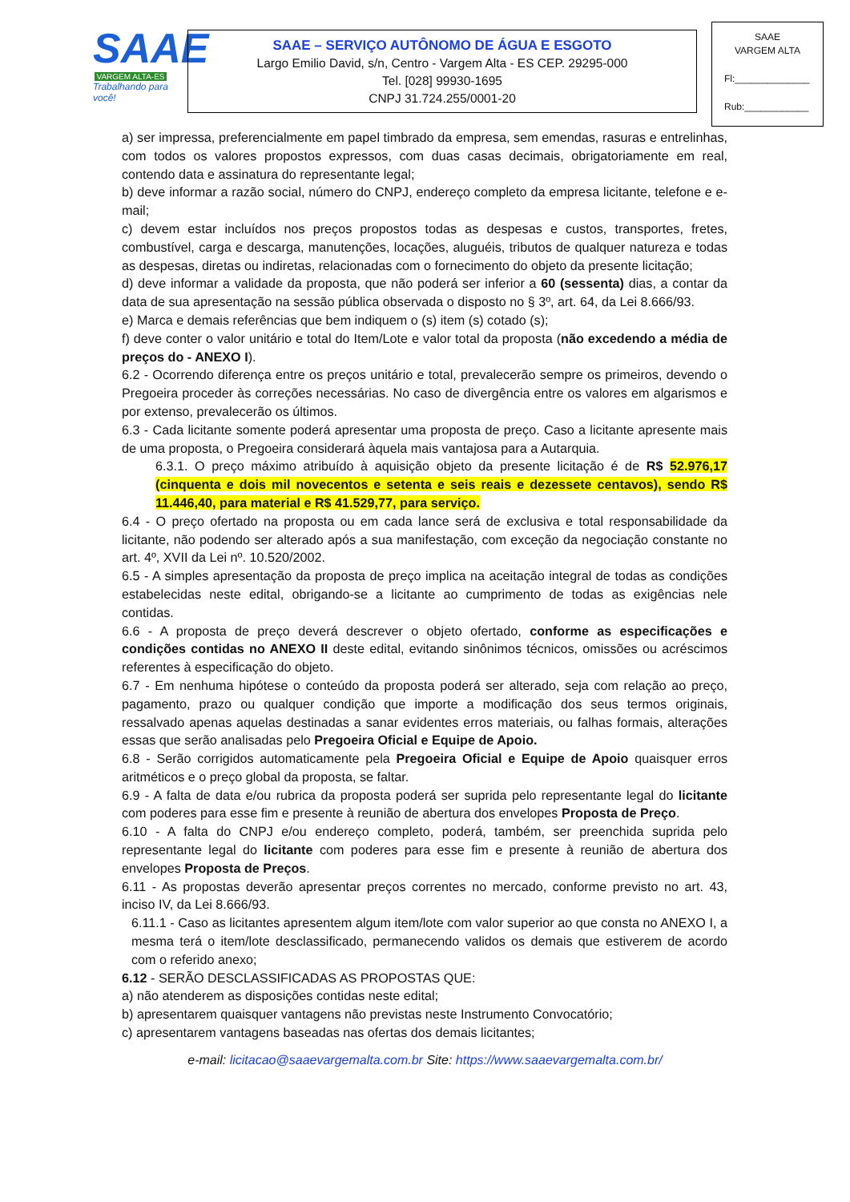SAAE
VARGEM ALTA-ES
Trabalhando para você!
SAAE – SERVIÇO AUTÔNOMO DE ÁGUA E ESGOTO
Largo Emilio David, s/n, Centro - Vargem Alta - ES CEP. 29295-000
Tel. [028] 99930-1695
CNPJ 31.724.255/0001-20
SAAE
VARGEM ALTA
Fl:______________
Rub:____________
a) ser impressa, preferencialmente em papel timbrado da empresa, sem emendas, rasuras e entrelinhas, com todos os valores propostos expressos, com duas casas decimais, obrigatoriamente em real, contendo data e assinatura do representante legal;
b) deve informar a razão social, número do CNPJ, endereço completo da empresa licitante, telefone e e-mail;
c) devem estar incluídos nos preços propostos todas as despesas e custos, transportes, fretes, combustível, carga e descarga, manutenções, locações, aluguéis, tributos de qualquer natureza e todas as despesas, diretas ou indiretas, relacionadas com o fornecimento do objeto da presente licitação;
d) deve informar a validade da proposta, que não poderá ser inferior a 60 (sessenta) dias, a contar da data de sua apresentação na sessão pública observada o disposto no § 3º, art. 64, da Lei 8.666/93.
e) Marca e demais referências que bem indiquem o (s) item (s) cotado (s);
f) deve conter o valor unitário e total do Item/Lote e valor total da proposta (não excedendo a média de preços do - ANEXO I).
6.2 - Ocorrendo diferença entre os preços unitário e total, prevalecerão sempre os primeiros, devendo o Pregoeira proceder às correções necessárias. No caso de divergência entre os valores em algarismos e por extenso, prevalecerão os últimos.
6.3 - Cada licitante somente poderá apresentar uma proposta de preço. Caso a licitante apresente mais de uma proposta, o Pregoeira considerará àquela mais vantajosa para a Autarquia.
6.3.1. O preço máximo atribuído à aquisição objeto da presente licitação é de R$ 52.976,17 (cinquenta e dois mil novecentos e setenta e seis reais e dezessete centavos), sendo R$ 11.446,40, para material e R$ 41.529,77, para serviço.
6.4 - O preço ofertado na proposta ou em cada lance será de exclusiva e total responsabilidade da licitante, não podendo ser alterado após a sua manifestação, com exceção da negociação constante no art. 4º, XVII da Lei nº. 10.520/2002.
6.5 - A simples apresentação da proposta de preço implica na aceitação integral de todas as condições estabelecidas neste edital, obrigando-se a licitante ao cumprimento de todas as exigências nele contidas.
6.6 - A proposta de preço deverá descrever o objeto ofertado, conforme as especificações e condições contidas no ANEXO II deste edital, evitando sinônimos técnicos, omissões ou acréscimos referentes à especificação do objeto.
6.7 - Em nenhuma hipótese o conteúdo da proposta poderá ser alterado, seja com relação ao preço, pagamento, prazo ou qualquer condição que importe a modificação dos seus termos originais, ressalvado apenas aquelas destinadas a sanar evidentes erros materiais, ou falhas formais, alterações essas que serão analisadas pelo Pregoeira Oficial e Equipe de Apoio.
6.8 - Serão corrigidos automaticamente pela Pregoeira Oficial e Equipe de Apoio quaisquer erros aritméticos e o preço global da proposta, se faltar.
6.9 - A falta de data e/ou rubrica da proposta poderá ser suprida pelo representante legal do licitante com poderes para esse fim e presente à reunião de abertura dos envelopes Proposta de Preço.
6.10 - A falta do CNPJ e/ou endereço completo, poderá, também, ser preenchida suprida pelo representante legal do licitante com poderes para esse fim e presente à reunião de abertura dos envelopes Proposta de Preços.
6.11 - As propostas deverão apresentar preços correntes no mercado, conforme previsto no art. 43, inciso IV, da Lei 8.666/93.
6.11.1 - Caso as licitantes apresentem algum item/lote com valor superior ao que consta no ANEXO I, a mesma terá o item/lote desclassificado, permanecendo validos os demais que estiverem de acordo com o referido anexo;
6.12 - SERÃO DESCLASSIFICADAS AS PROPOSTAS QUE:
a) não atenderem as disposições contidas neste edital;
b) apresentarem quaisquer vantagens não previstas neste Instrumento Convocatório;
c) apresentarem vantagens baseadas nas ofertas dos demais licitantes;
e-mail: licitacao@saaevargemalta.com.br Site: https://www.saaevargemalta.com.br/